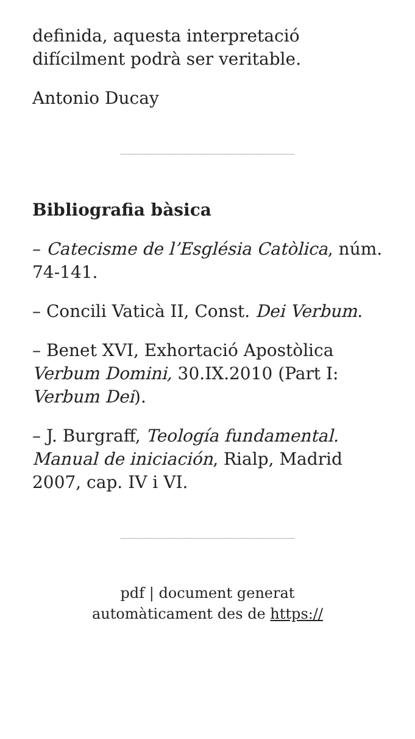definida, aquesta interpretació difícilment podrà ser veritable.
Antonio Ducay
Bibliografia bàsica
– Catecisme de l’Església Catòlica, núm. 74-141.
– Concili Vaticà II, Const. Dei Verbum.
– Benet XVI, Exhortació Apostòlica Verbum Domini, 30.IX.2010 (Part I: Verbum Dei).
– J. Burgraff, Teología fundamental. Manual de iniciación, Rialp, Madrid 2007, cap. IV i VI.
pdf | document generat
automàticament des de https://